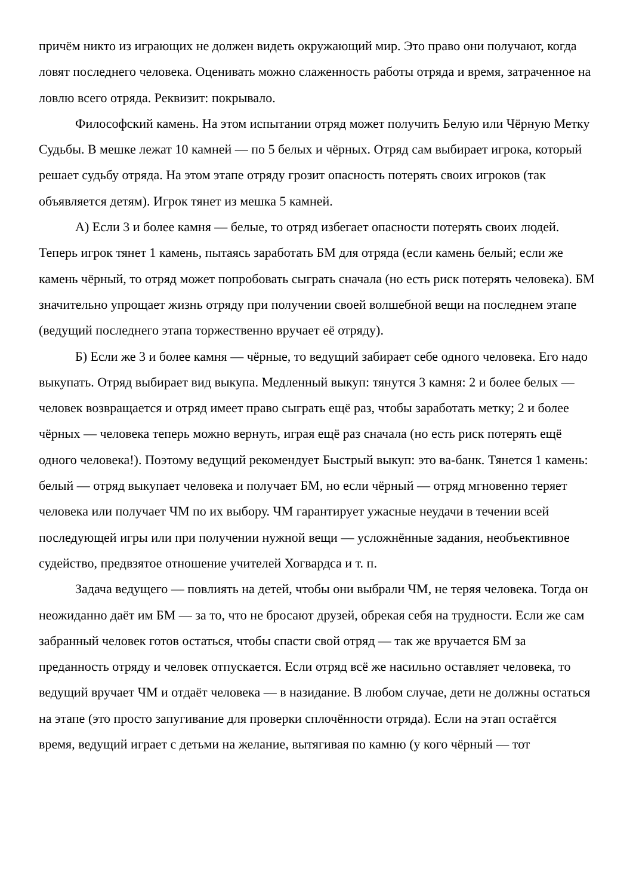причём никто из играющих не должен видеть окружающий мир. Это право они получают, когда ловят последнего человека. Оценивать можно слаженность работы отряда и время, затраченное на ловлю всего отряда. Реквизит: покрывало.
Философский камень. На этом испытании отряд может получить Белую или Чёрную Метку Судьбы. В мешке лежат 10 камней — по 5 белых и чёрных. Отряд сам выбирает игрока, который решает судьбу отряда. На этом этапе отряду грозит опасность потерять своих игроков (так объявляется детям). Игрок тянет из мешка 5 камней.
А) Если 3 и более камня — белые, то отряд избегает опасности потерять своих людей. Теперь игрок тянет 1 камень, пытаясь заработать БМ для отряда (если камень белый; если же камень чёрный, то отряд может попробовать сыграть сначала (но есть риск потерять человека). БМ значительно упрощает жизнь отряду при получении своей волшебной вещи на последнем этапе (ведущий последнего этапа торжественно вручает её отряду).
Б) Если же 3 и более камня — чёрные, то ведущий забирает себе одного человека. Его надо выкупать. Отряд выбирает вид выкупа. Медленный выкуп: тянутся 3 камня: 2 и более белых — человек возвращается и отряд имеет право сыграть ещё раз, чтобы заработать метку; 2 и более чёрных — человека теперь можно вернуть, играя ещё раз сначала (но есть риск потерять ещё одного человека!). Поэтому ведущий рекомендует Быстрый выкуп: это ва-банк. Тянется 1 камень: белый — отряд выкупает человека и получает БМ, но если чёрный — отряд мгновенно теряет человека или получает ЧМ по их выбору. ЧМ гарантирует ужасные неудачи в течении всей последующей игры или при получении нужной вещи — усложнённые задания, необъективное судейство, предвзятое отношение учителей Хогвардса и т. п.
Задача ведущего — повлиять на детей, чтобы они выбрали ЧМ, не теряя человека. Тогда он неожиданно даёт им БМ — за то, что не бросают друзей, обрекая себя на трудности. Если же сам забранный человек готов остаться, чтобы спасти свой отряд — так же вручается БМ за преданность отряду и человек отпускается. Если отряд всё же насильно оставляет человека, то ведущий вручает ЧМ и отдаёт человека — в назидание. В любом случае, дети не должны остаться на этапе (это просто запугивание для проверки сплочённости отряда). Если на этап остаётся время, ведущий играет с детьми на желание, вытягивая по камню (у кого чёрный — тот